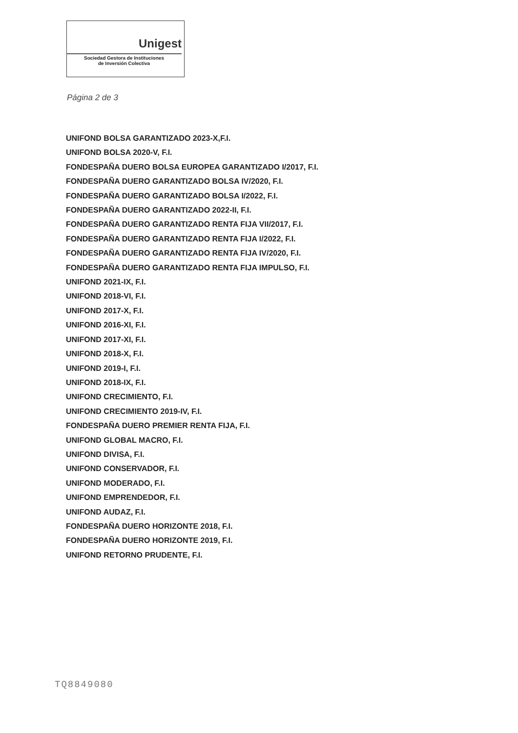Unigest
Sociedad Gestora de Instituciones
de Inversión Colectiva
Página 2 de 3
UNIFOND BOLSA GARANTIZADO 2023-X,F.I.
UNIFOND BOLSA 2020-V, F.I.
FONDESPAÑA DUERO BOLSA EUROPEA GARANTIZADO I/2017, F.I.
FONDESPAÑA DUERO GARANTIZADO BOLSA IV/2020, F.I.
FONDESPAÑA DUERO GARANTIZADO BOLSA I/2022, F.I.
FONDESPAÑA DUERO GARANTIZADO 2022-II, F.I.
FONDESPAÑA DUERO GARANTIZADO RENTA FIJA VII/2017, F.I.
FONDESPAÑA DUERO GARANTIZADO RENTA FIJA I/2022, F.I.
FONDESPAÑA DUERO GARANTIZADO RENTA FIJA IV/2020, F.I.
FONDESPAÑA DUERO GARANTIZADO RENTA FIJA IMPULSO, F.I.
UNIFOND 2021-IX, F.I.
UNIFOND 2018-VI, F.I.
UNIFOND 2017-X, F.I.
UNIFOND 2016-XI, F.I.
UNIFOND 2017-XI, F.I.
UNIFOND 2018-X, F.I.
UNIFOND 2019-I, F.I.
UNIFOND 2018-IX, F.I.
UNIFOND CRECIMIENTO, F.I.
UNIFOND CRECIMIENTO 2019-IV, F.I.
FONDESPAÑA DUERO PREMIER RENTA FIJA, F.I.
UNIFOND GLOBAL MACRO, F.I.
UNIFOND DIVISA, F.I.
UNIFOND CONSERVADOR, F.I.
UNIFOND MODERADO, F.I.
UNIFOND EMPRENDEDOR, F.I.
UNIFOND AUDAZ, F.I.
FONDESPAÑA DUERO HORIZONTE 2018, F.I.
FONDESPAÑA DUERO HORIZONTE 2019, F.I.
UNIFOND RETORNO PRUDENTE, F.I.
TQ8849080